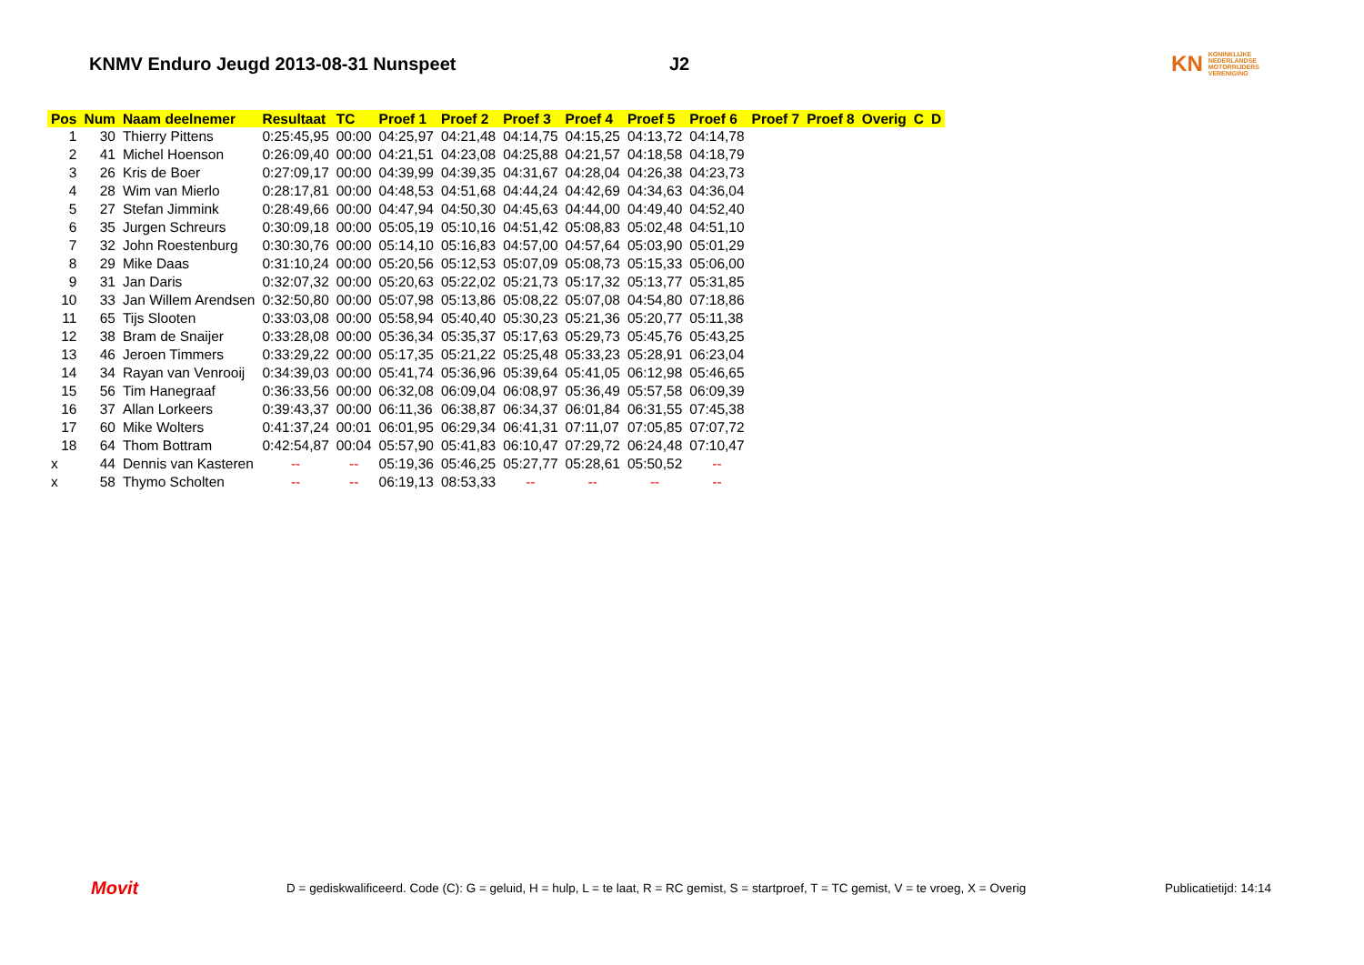KNMV Enduro Jeugd 2013-08-31 Nunspeet J2
KN
KONINKLIJKE
NEDERLANDSE
MOTORRIJDERS
VERENIGING
| Pos | Num | Naam deelnemer | Resultaat | TC | Proef 1 | Proef 2 | Proef 3 | Proef 4 | Proef 5 | Proef 6 | Proef 7 | Proef 8 | Overig | C | D |
| --- | --- | --- | --- | --- | --- | --- | --- | --- | --- | --- | --- | --- | --- | --- | --- |
| 1 | 30 | Thierry Pittens | 0:25:45,95 | 00:00 | 04:25,97 | 04:21,48 | 04:14,75 | 04:15,25 | 04:13,72 | 04:14,78 | | | | | |
| 2 | 41 | Michel Hoenson | 0:26:09,40 | 00:00 | 04:21,51 | 04:23,08 | 04:25,88 | 04:21,57 | 04:18,58 | 04:18,79 | | | | | |
| 3 | 26 | Kris de Boer | 0:27:09,17 | 00:00 | 04:39,99 | 04:39,35 | 04:31,67 | 04:28,04 | 04:26,38 | 04:23,73 | | | | | |
| 4 | 28 | Wim van Mierlo | 0:28:17,81 | 00:00 | 04:48,53 | 04:51,68 | 04:44,24 | 04:42,69 | 04:34,63 | 04:36,04 | | | | | |
| 5 | 27 | Stefan Jimmink | 0:28:49,66 | 00:00 | 04:47,94 | 04:50,30 | 04:45,63 | 04:44,00 | 04:49,40 | 04:52,40 | | | | | |
| 6 | 35 | Jurgen Schreurs | 0:30:09,18 | 00:00 | 05:05,19 | 05:10,16 | 04:51,42 | 05:08,83 | 05:02,48 | 04:51,10 | | | | | |
| 7 | 32 | John Roestenburg | 0:30:30,76 | 00:00 | 05:14,10 | 05:16,83 | 04:57,00 | 04:57,64 | 05:03,90 | 05:01,29 | | | | | |
| 8 | 29 | Mike Daas | 0:31:10,24 | 00:00 | 05:20,56 | 05:12,53 | 05:07,09 | 05:08,73 | 05:15,33 | 05:06,00 | | | | | |
| 9 | 31 | Jan Daris | 0:32:07,32 | 00:00 | 05:20,63 | 05:22,02 | 05:21,73 | 05:17,32 | 05:13,77 | 05:31,85 | | | | | |
| 10 | 33 | Jan Willem Arendsen | 0:32:50,80 | 00:00 | 05:07,98 | 05:13,86 | 05:08,22 | 05:07,08 | 04:54,80 | 07:18,86 | | | | | |
| 11 | 65 | Tijs Slooten | 0:33:03,08 | 00:00 | 05:58,94 | 05:40,40 | 05:30,23 | 05:21,36 | 05:20,77 | 05:11,38 | | | | | |
| 12 | 38 | Bram de Snaijer | 0:33:28,08 | 00:00 | 05:36,34 | 05:35,37 | 05:17,63 | 05:29,73 | 05:45,76 | 05:43,25 | | | | | |
| 13 | 46 | Jeroen Timmers | 0:33:29,22 | 00:00 | 05:17,35 | 05:21,22 | 05:25,48 | 05:33,23 | 05:28,91 | 06:23,04 | | | | | |
| 14 | 34 | Rayan van Venrooij | 0:34:39,03 | 00:00 | 05:41,74 | 05:36,96 | 05:39,64 | 05:41,05 | 06:12,98 | 05:46,65 | | | | | |
| 15 | 56 | Tim Hanegraaf | 0:36:33,56 | 00:00 | 06:32,08 | 06:09,04 | 06:08,97 | 05:36,49 | 05:57,58 | 06:09,39 | | | | | |
| 16 | 37 | Allan Lorkeers | 0:39:43,37 | 00:00 | 06:11,36 | 06:38,87 | 06:34,37 | 06:01,84 | 06:31,55 | 07:45,38 | | | | | |
| 17 | 60 | Mike Wolters | 0:41:37,24 | 00:01 | 06:01,95 | 06:29,34 | 06:41,31 | 07:11,07 | 07:05,85 | 07:07,72 | | | | | |
| 18 | 64 | Thom Bottram | 0:42:54,87 | 00:04 | 05:57,90 | 05:41,83 | 06:10,47 | 07:29,72 | 06:24,48 | 07:10,47 | | | | | |
| x | 44 | Dennis van Kasteren | -- | -- | 05:19,36 | 05:46,25 | 05:27,77 | 05:28,61 | 05:50,52 | -- | | | | | |
| x | 58 | Thymo Scholten | -- | -- | 06:19,13 | 08:53,33 | -- | -- | -- | -- | | | | | |
Movit D = gediskwalificeerd. Code (C): G = geluid, H = hulp, L = te laat, R = RC gemist, S = startproef, T = TC gemist, V = te vroeg, X = Overig Publicatietijd: 14:14